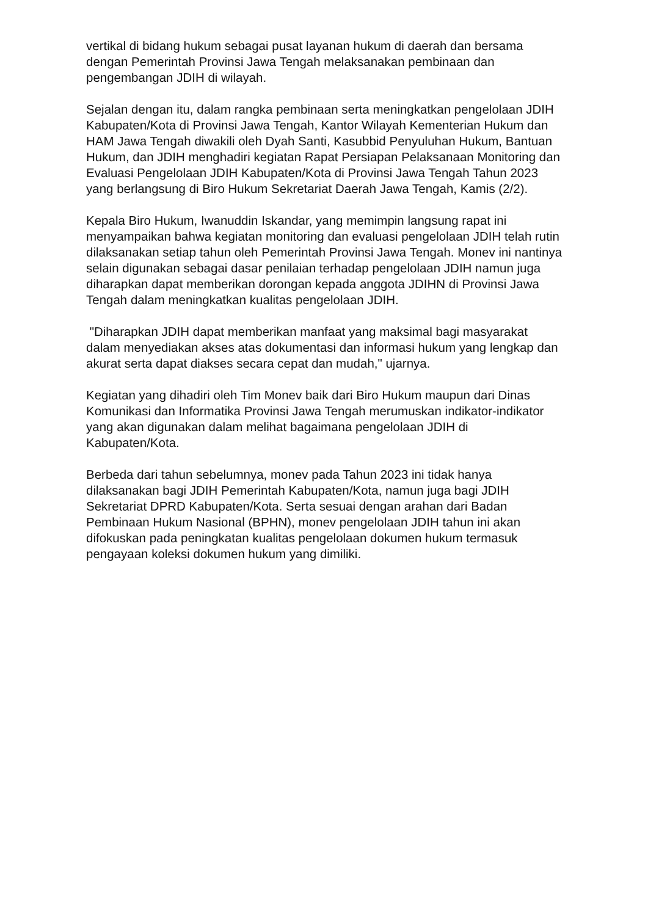vertikal di bidang hukum sebagai pusat layanan hukum di daerah dan bersama dengan Pemerintah Provinsi Jawa Tengah melaksanakan pembinaan dan pengembangan JDIH di wilayah.
Sejalan dengan itu, dalam rangka pembinaan serta meningkatkan pengelolaan JDIH Kabupaten/Kota di Provinsi Jawa Tengah, Kantor Wilayah Kementerian Hukum dan HAM Jawa Tengah diwakili oleh Dyah Santi, Kasubbid Penyuluhan Hukum, Bantuan Hukum, dan JDIH menghadiri kegiatan Rapat Persiapan Pelaksanaan Monitoring dan Evaluasi Pengelolaan JDIH Kabupaten/Kota di Provinsi Jawa Tengah Tahun 2023 yang berlangsung di Biro Hukum Sekretariat Daerah Jawa Tengah, Kamis (2/2).
Kepala Biro Hukum, Iwanuddin Iskandar, yang memimpin langsung rapat ini menyampaikan bahwa kegiatan monitoring dan evaluasi pengelolaan JDIH telah rutin dilaksanakan setiap tahun oleh Pemerintah Provinsi Jawa Tengah. Monev ini nantinya selain digunakan sebagai dasar penilaian terhadap pengelolaan JDIH namun juga diharapkan dapat memberikan dorongan kepada anggota JDIHN di Provinsi Jawa Tengah dalam meningkatkan kualitas pengelolaan JDIH.
"Diharapkan JDIH dapat memberikan manfaat yang maksimal bagi masyarakat dalam menyediakan akses atas dokumentasi dan informasi hukum yang lengkap dan akurat serta dapat diakses secara cepat dan mudah," ujarnya.
Kegiatan yang dihadiri oleh Tim Monev baik dari Biro Hukum maupun dari Dinas Komunikasi dan Informatika Provinsi Jawa Tengah merumuskan indikator-indikator yang akan digunakan dalam melihat bagaimana pengelolaan JDIH di Kabupaten/Kota.
Berbeda dari tahun sebelumnya, monev pada Tahun 2023 ini tidak hanya dilaksanakan bagi JDIH Pemerintah Kabupaten/Kota, namun juga bagi JDIH Sekretariat DPRD Kabupaten/Kota. Serta sesuai dengan arahan dari Badan Pembinaan Hukum Nasional (BPHN), monev pengelolaan JDIH tahun ini akan difokuskan pada peningkatan kualitas pengelolaan dokumen hukum termasuk pengayaan koleksi dokumen hukum yang dimiliki.